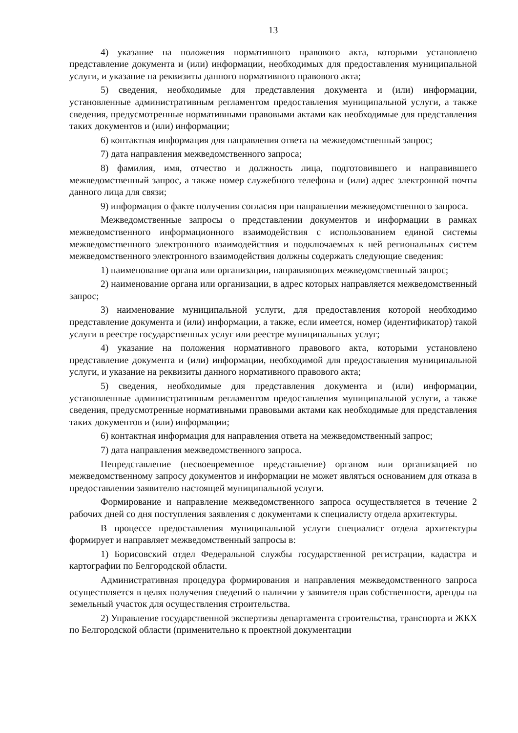13
4) указание на положения нормативного правового акта, которыми установлено представление документа и (или) информации, необходимых для предоставления муниципальной услуги, и указание на реквизиты данного нормативного правового акта;
5) сведения, необходимые для представления документа и (или) информации, установленные административным регламентом предоставления муниципальной услуги, а также сведения, предусмотренные нормативными правовыми актами как необходимые для представления таких документов и (или) информации;
6) контактная информация для направления ответа на межведомственный запрос;
7) дата направления межведомственного запроса;
8) фамилия, имя, отчество и должность лица, подготовившего и направившего межведомственный запрос, а также номер служебного телефона и (или) адрес электронной почты данного лица для связи;
9) информация о факте получения согласия при направлении межведомственного запроса.
Межведомственные запросы о представлении документов и информации в рамках межведомственного информационного взаимодействия с использованием единой системы межведомственного электронного взаимодействия и подключаемых к ней региональных систем межведомственного электронного взаимодействия должны содержать следующие сведения:
1) наименование органа или организации, направляющих межведомственный запрос;
2) наименование органа или организации, в адрес которых направляется межведомственный запрос;
3) наименование муниципальной услуги, для предоставления которой необходимо представление документа и (или) информации, а также, если имеется, номер (идентификатор) такой услуги в реестре государственных услуг или реестре муниципальных услуг;
4) указание на положения нормативного правового акта, которыми установлено представление документа и (или) информации, необходимой для предоставления муниципальной услуги, и указание на реквизиты данного нормативного правового акта;
5) сведения, необходимые для представления документа и (или) информации, установленные административным регламентом предоставления муниципальной услуги, а также сведения, предусмотренные нормативными правовыми актами как необходимые для представления таких документов и (или) информации;
6) контактная информация для направления ответа на межведомственный запрос;
7) дата направления межведомственного запроса.
Непредставление (несвоевременное представление) органом или организацией по межведомственному запросу документов и информации не может являться основанием для отказа в предоставлении заявителю настоящей муниципальной услуги.
Формирование и направление межведомственного запроса осуществляется в течение 2 рабочих дней со дня поступления заявления с документами к специалисту отдела архитектуры.
В процессе предоставления муниципальной услуги специалист отдела архитектуры формирует и направляет межведомственный запросы в:
1) Борисовский отдел Федеральной службы государственной регистрации, кадастра и картографии по Белгородской области.
Административная процедура формирования и направления межведомственного запроса осуществляется в целях получения сведений о наличии у заявителя прав собственности, аренды на земельный участок для осуществления строительства.
2) Управление государственной экспертизы департамента строительства, транспорта и ЖКХ по Белгородской области (применительно к проектной документации